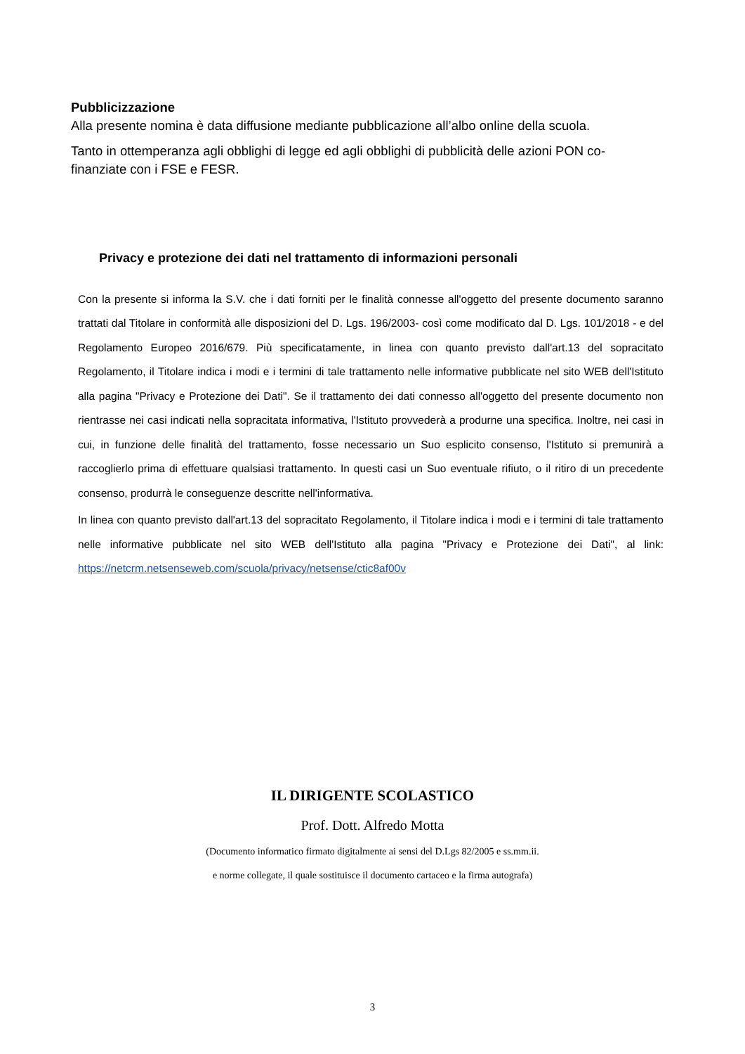Pubblicizzazione
Alla presente nomina è data diffusione mediante pubblicazione all’albo online della scuola.
Tanto in ottemperanza agli obblighi di legge ed agli obblighi di pubblicità delle azioni PON co-finanziate con i FSE e FESR.
Privacy e protezione dei dati nel trattamento di informazioni personali
Con la presente si informa la S.V. che i dati forniti per le finalità connesse all'oggetto del presente documento saranno trattati dal Titolare in conformità alle disposizioni del D. Lgs. 196/2003- così come modificato dal D. Lgs. 101/2018 - e del Regolamento Europeo 2016/679. Più specificatamente, in linea con quanto previsto dall'art.13 del sopracitato Regolamento, il Titolare indica i modi e i termini di tale trattamento nelle informative pubblicate nel sito WEB dell'Istituto alla pagina "Privacy e Protezione dei Dati". Se il trattamento dei dati connesso all'oggetto del presente documento non rientrasse nei casi indicati nella sopracitata informativa, l'Istituto provvederà a produrne una specifica. Inoltre, nei casi in cui, in funzione delle finalità del trattamento, fosse necessario un Suo esplicito consenso, l'Istituto si premunirà a raccoglierlo prima di effettuare qualsiasi trattamento. In questi casi un Suo eventuale rifiuto, o il ritiro di un precedente consenso, produrrà le conseguenze descritte nell'informativa.
In linea con quanto previsto dall'art.13 del sopracitato Regolamento, il Titolare indica i modi e i termini di tale trattamento nelle informative pubblicate nel sito WEB dell'Istituto alla pagina "Privacy e Protezione dei Dati", al link: https://netcrm.netsenseweb.com/scuola/privacy/netsense/ctic8af00v
IL DIRIGENTE SCOLASTICO
Prof. Dott. Alfredo Motta
(Documento informatico firmato digitalmente ai sensi del D.Lgs 82/2005 e ss.mm.ii.
e norme collegate, il quale sostituisce il documento cartaceo e la firma autografa)
3